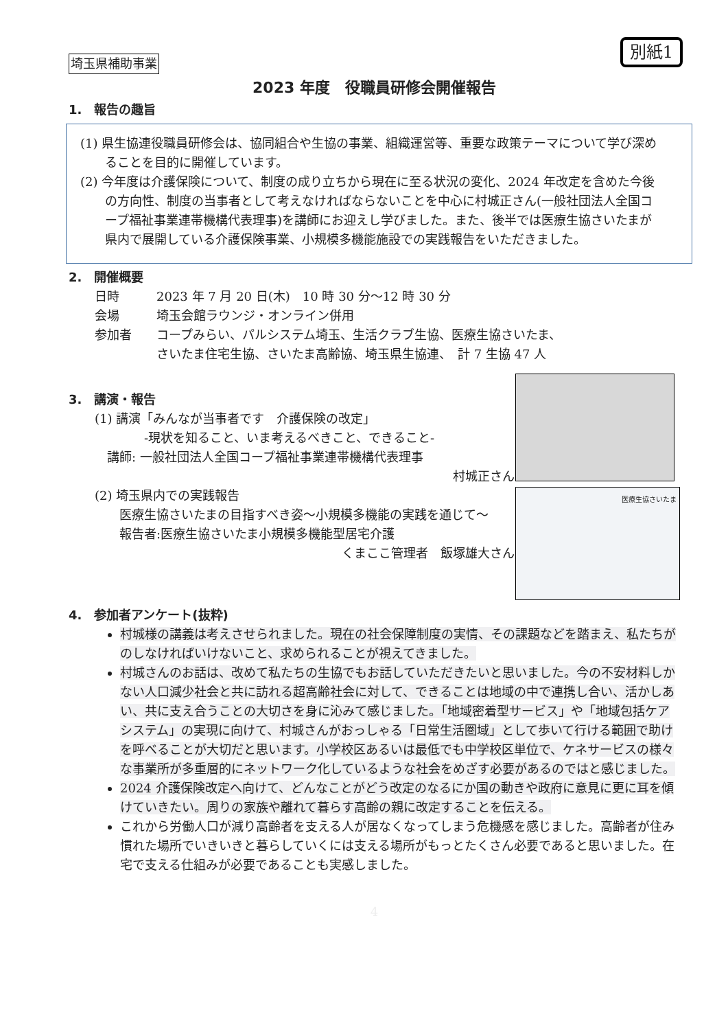別紙1
埼玉県補助事業
2023 年度　役職員研修会開催報告
1.　報告の趣旨
(1) 県生協連役職員研修会は、協同組合や生協の事業、組織運営等、重要な政策テーマについて学び深めることを目的に開催しています。
(2) 今年度は介護保険について、制度の成り立ちから現在に至る状況の変化、2024 年改定を含めた今後の方向性、制度の当事者として考えなければならないことを中心に村城正さん(一般社団法人全国コープ福祉事業連帯機構代表理事)を講師にお迎えし学びました。また、後半では医療生協さいたまが県内で展開している介護保険事業、小規模多機能施設での実践報告をいただきました。
2.　開催概要
日時　　　2023 年 7 月 20 日(木)　10 時 30 分～12 時 30 分
会場　　　埼玉会館ラウンジ・オンライン併用
参加者　　コープみらい、パルシステム埼玉、生活クラブ生協、医療生協さいたま、
　　　　　さいたま住宅生協、さいたま高齢協、埼玉県生協連、　計 7 生協 47 人
3.　講演・報告
(1) 講演「みんなが当事者です　介護保険の改定」
　　　　-現状を知ること、いま考えるべきこと、できること-
　講師: 一般社団法人全国コープ福祉事業連帯機構代表理事
村城正さん
(2) 埼玉県内での実践報告
医療生協さいたまの目指すべき姿～小規模多機能の実践を通じて～
報告者:医療生協さいたま小規模多機能型居宅介護
くまここ管理者　飯塚雄大さん
医療生協さいたま
4.　参加者アンケート(抜粋)
村城様の講義は考えさせられました。現在の社会保障制度の実情、その課題などを踏まえ、私たちがのしなければいけないこと、求められることが視えてきました。
村城さんのお話は、改めて私たちの生協でもお話していただきたいと思いました。今の不安材料しかない人口減少社会と共に訪れる超高齢社会に対して、できることは地域の中で連携し合い、活かしあい、共に支え合うことの大切さを身に沁みて感じました。「地域密着型サービス」や「地域包括ケアシステム」の実現に向けて、村城さんがおっしゃる「日常生活圏域」として歩いて行ける範囲で助けを呼べることが大切だと思います。小学校区あるいは最低でも中学校区単位で、ケネサービスの様々な事業所が多重層的にネットワーク化しているような社会をめざす必要があるのではと感じました。
2024 介護保険改定へ向けて、どんなことがどう改定のなるにか国の動きや政府に意見に更に耳を傾けていきたい。周りの家族や離れて暮らす高齢の親に改定することを伝える。
これから労働人口が減り高齢者を支える人が居なくなってしまう危機感を感じました。高齢者が住み慣れた場所でいきいきと暮らしていくには支える場所がもっとたくさん必要であると思いました。在宅で支える仕組みが必要であることも実感しました。
4